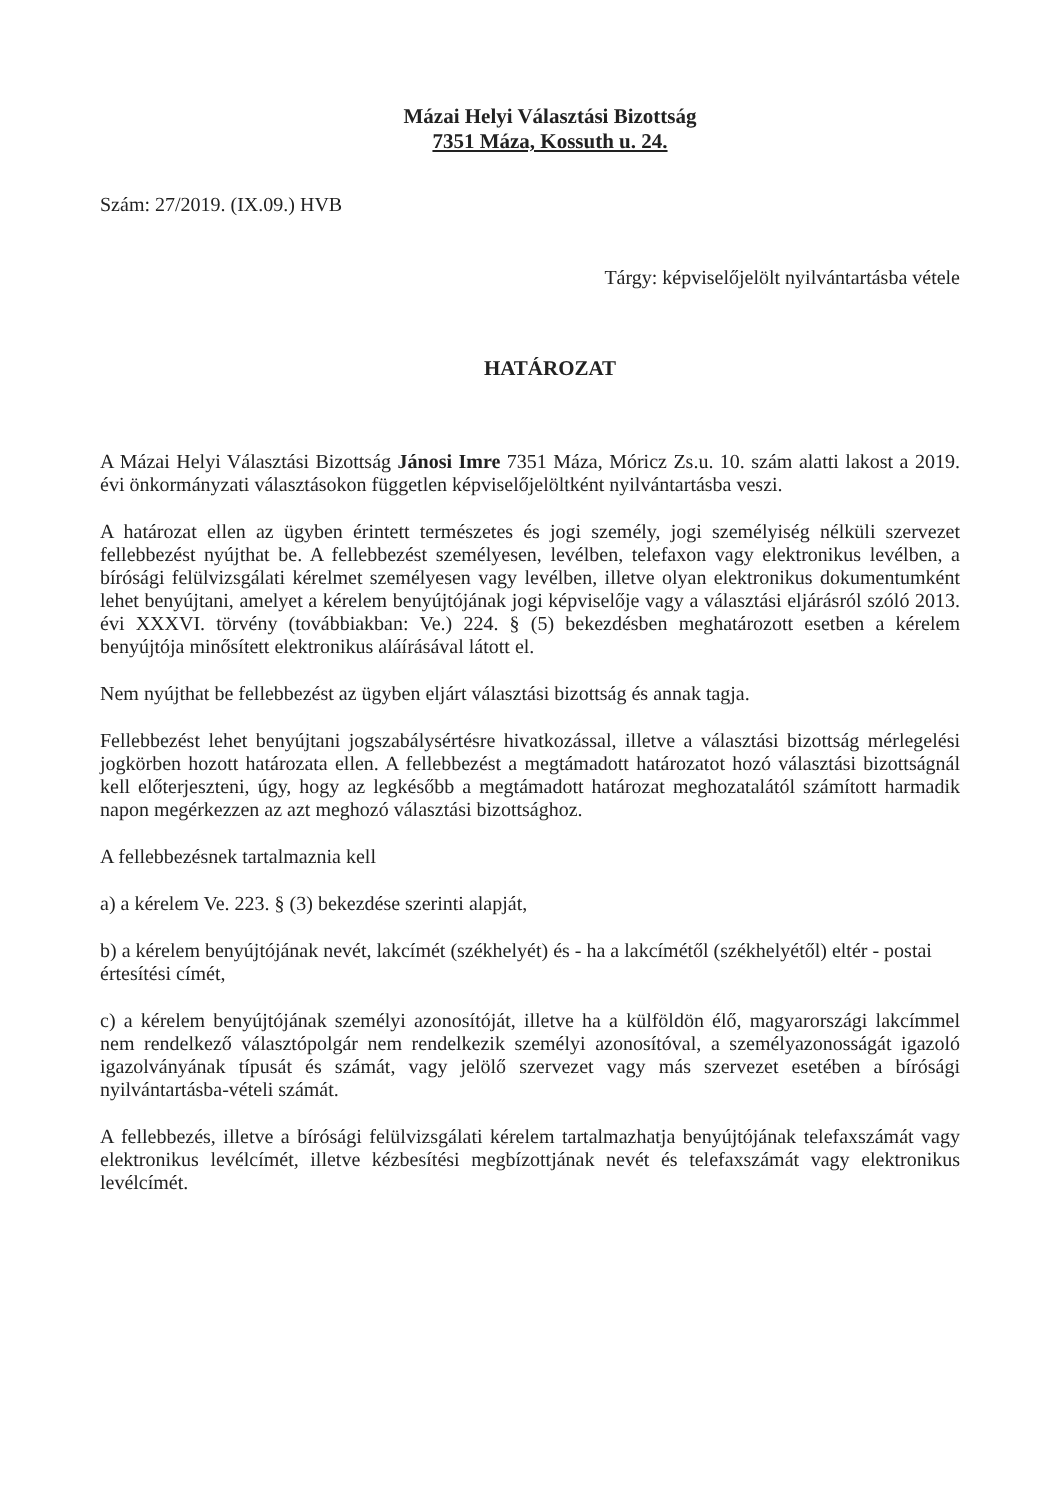Mázai Helyi Választási Bizottság
7351 Máza, Kossuth u. 24.
Szám: 27/2019. (IX.09.) HVB
Tárgy: képviselőjelölt nyilvántartásba vétele
HATÁROZAT
A Mázai Helyi Választási Bizottság Jánosi Imre 7351 Máza, Móricz Zs.u. 10. szám alatti lakost a 2019. évi önkormányzati választásokon független képviselőjelöltként nyilvántartásba veszi.
A határozat ellen az ügyben érintett természetes és jogi személy, jogi személyiség nélküli szervezet fellebbezést nyújthat be. A fellebbezést személyesen, levélben, telefaxon vagy elektronikus levélben, a bírósági felülvizsgálati kérelmet személyesen vagy levélben, illetve olyan elektronikus dokumentumként lehet benyújtani, amelyet a kérelem benyújtójának jogi képviselője vagy a választási eljárásról szóló 2013. évi XXXVI. törvény (továbbiakban: Ve.) 224. § (5) bekezdésben meghatározott esetben a kérelem benyújtója minősített elektronikus aláírásával látott el.
Nem nyújthat be fellebbezést az ügyben eljárt választási bizottság és annak tagja.
Fellebbezést lehet benyújtani jogszabálysértésre hivatkozással, illetve a választási bizottság mérlegelési jogkörben hozott határozata ellen. A fellebbezést a megtámadott határozatot hozó választási bizottságnál kell előterjeszteni, úgy, hogy az legkésőbb a megtámadott határozat meghozatalától számított harmadik napon megérkezzen az azt meghozó választási bizottsághoz.
A fellebbezésnek tartalmaznia kell
a) a kérelem Ve. 223. § (3) bekezdése szerinti alapját,
b) a kérelem benyújtójának nevét, lakcímét (székhelyét) és - ha a lakcímétől (székhelyétől) eltér - postai értesítési címét,
c) a kérelem benyújtójának személyi azonosítóját, illetve ha a külföldön élő, magyarországi lakcímmel nem rendelkező választópolgár nem rendelkezik személyi azonosítóval, a személyazonosságát igazoló igazolványának típusát és számát, vagy jelölő szervezet vagy más szervezet esetében a bírósági nyilvántartásba-vételi számát.
A fellebbezés, illetve a bírósági felülvizsgálati kérelem tartalmazhatja benyújtójának telefaxszámát vagy elektronikus levélcímét, illetve kézbesítési megbízottjának nevét és telefaxszámát vagy elektronikus levélcímét.